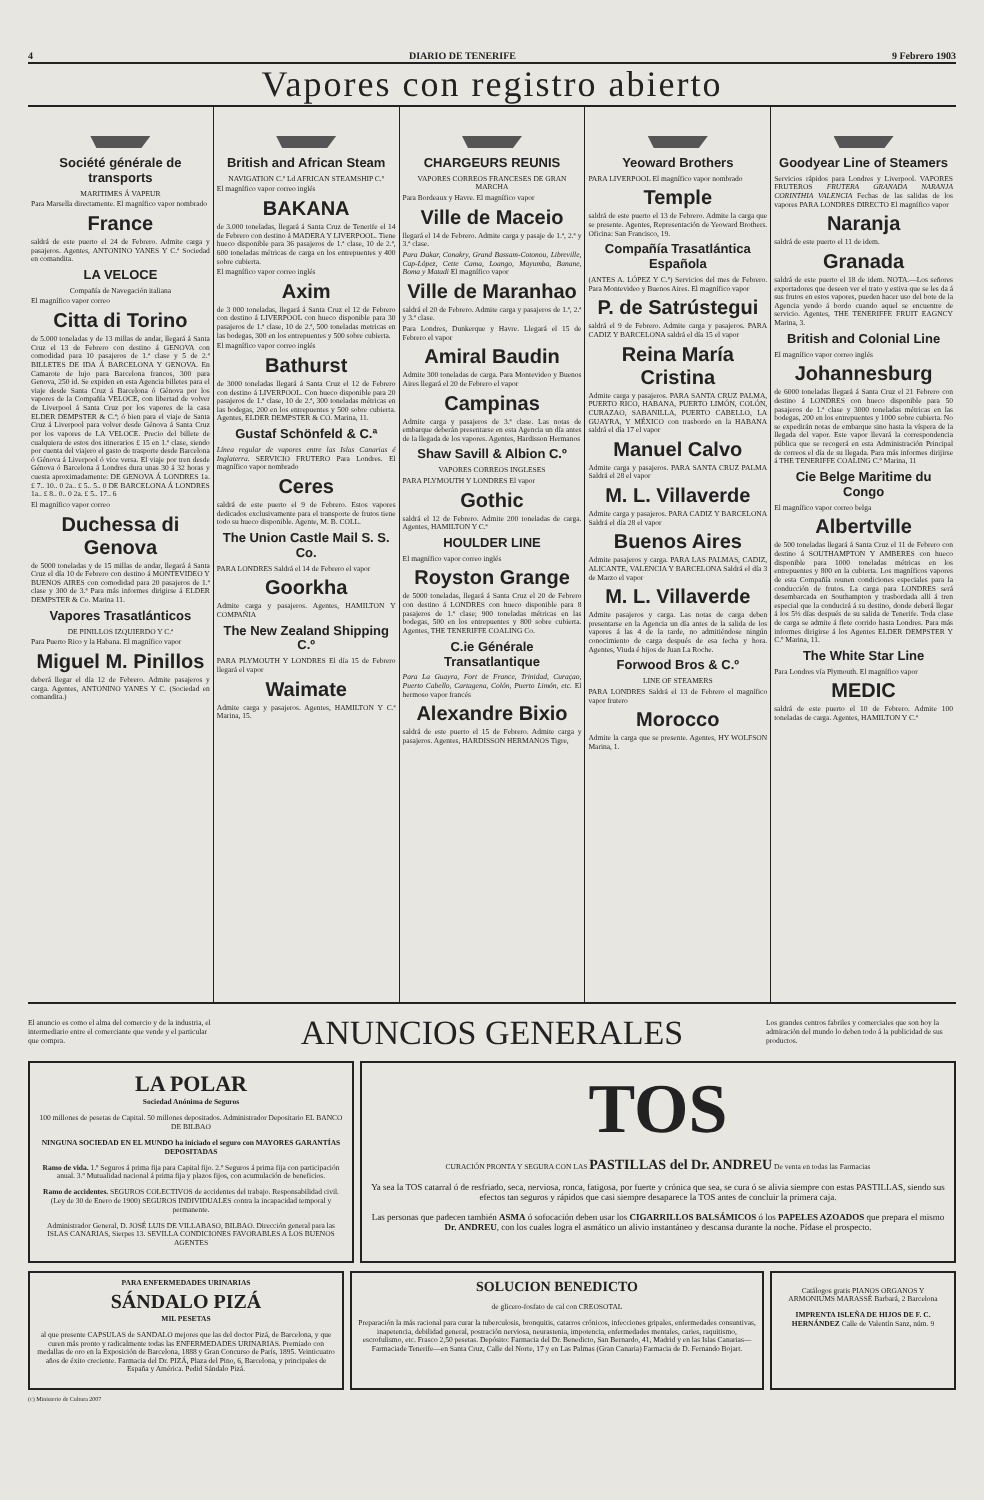4 DIARIO DE TENERIFE 9 Febrero 1903
Vapores con registro abierto
Société générale de transports
MARITIMES Á VAPEUR
Para Marsella directamente. El magnífico vapor nombrado
France
saldrá de este puerto el 24 de Febrero. Admite carga y pasajeros. Agentes, ANTONINO YANES Y C.ª Sociedad en comandita.
LA VELOCE
Compañía de Navegación italiana
El magnífico vapor correo
Citta di Torino
de 5.000 toneladas y de 13 millas de andar, llegará á Santa Cruz el 13 de Febrero con destino á GENOVA con comodidad para 10 pasajeros de 1.ª clase y 5 de 2.ª BILLETES DE IDA Á BARCELONA Y GENOVA. En Camarote de lujo para Barcelona francos, 300 para Genova, 250 id. Se expiden en esta Agencia billetes para el viaje desde Santa Cruz á Barcelona ó Génova por los vapores de la Compañía VELOCE, con libertad de volver de Liverpool á Santa Cruz por los vapores de la casa ELDER DEMPSTER & C.ª; ó bien para el viaje de Santa Cruz á Liverpool para volver desde Génova á Santa Cruz por los vapores de LA VELOCE. Precio del billete de cualquiera de estos dos itinerarios £ 15 en 1.ª clase, siendo por cuenta del viajero el gasto de trasporte desde Barcelona ó Génova á Liverpool ó vice versa. El viaje por tren desde Génova ó Barcelona á Londres dura unas 30 á 32 horas y cuesta aproximadamente: DE GENOVA Á LONDRES 1a. £ 7.. 10.. 0 2a.. £ 5.. 5.. 0 DE BARCELONA Á LONDRES 1a.. £ 8.. 0.. 0 2a. £ 5.. 17.. 6
El magnífico vapor correo
Duchessa di Genova
de 5000 toneladas y de 15 millas de andar, llegará á Santa Cruz el día 10 de Febrero con destino á MONTEVIDEO Y BUENOS AIRES con comodidad para 20 pasajeros de 1.ª clase y 300 de 3.ª Para más informes dirigirse á ELDER DEMPSTER & Co. Marina 11.
Vapores Trasatlánticos
DE PINILLOS IZQUIERDO Y C.ª
Para Puerto Rico y la Habana. El magnífico vapor
Miguel M. Pinillos
deberá llegar el día 12 de Febrero. Admite pasajeros y carga. Agentes, ANTONINO YANES Y C. (Sociedad en comandita.)
British and African Steam
NAVIGATION C.º Ld AFRICAN STEAMSHIP C.º
El magnífico vapor correo inglés
BAKANA
de 3.000 toneladas, llegará á Santa Cruz de Tenerife el 14 de Febrero con destino á MADERA Y LIVERPOOL. Tiene hueco disponible para 36 pasajeros de 1.ª clase, 10 de 2.ª, 600 toneladas métricas de carga en los entrepuentes y 400 sobre cubierta.
El magnífico vapor correo inglés
Axim
de 3 000 toneladas, llegará á Santa Cruz el 12 de Febrero con destino á LIVERPOOL con hueco disponible para 30 pasajeros de 1.ª clase, 10 de 2.ª, 500 toneladas metricas en las bodegas, 300 en los entrepuentes y 500 sobre cubierta.
El magnífico vapor correo inglés
Bathurst
de 3000 toneladas llegará á Santa Cruz el 12 de Febrero con destino á LIVERPOOL. Con hueco disponible para 20 pasajeros de 1.ª clase, 10 de 2.ª, 300 toneladas métricas en las bodegas, 200 en los entrepuentes y 500 sobre cubierta. Agentes, ELDER DEMPSTER & CO. Marina, 11.
Gustaf Schönfeld & C.ª
Línea regular de vapores entre las Islas Canarias é Inglaterra. SERVICIO FRUTERO Para Londres. El magnífico vapor nombrado
Ceres
saldrá de este puerto el 9 de Febrero. Estos vapores dedicados exclusivamente para el transporte de frutos tiene todo su hueco disponible. Agente, M. B. COLL.
The Union Castle Mail S. S. Co.
PARA LONDRES Saldrá el 14 de Febrero el vapor
Goorkha
Admite carga y pasajeros. Agentes, HAMILTON Y COMPAÑIA
The New Zealand Shipping C.º
PARA PLYMOUTH Y LONDRES El día 15 de Febrero llegará el vapor
Waimate
Admite carga y pasajeros. Agentes, HAMILTON Y C.ª Marina, 15.
CHARGEURS REUNIS
VAPORES CORREOS FRANCESES DE GRAN MARCHA
Para Bordeaux y Havre. El magnífico vapor
Ville de Maceio
llegará el 14 de Febrero. Admite carga y pasaje de 1.ª, 2.ª y 3.ª clase.
Para Dakar, Conakry, Grand Bassam-Cotonou, Libreville, Cap-López, Cette Cama, Loango, Mayumba, Banane, Boma y Matadi El magnífico vapor
Ville de Maranhao
saldrá el 20 de Febrero. Admite carga y pasajeros de 1.ª, 2.ª y 3.ª clase.
Para Londres, Dunkerque y Havre. Llegará el 15 de Febrero el vapor
Amiral Baudin
Admite 300 toneladas de carga. Para Montevideo y Buenos Aires llegará el 20 de Febrero el vapor
Campinas
Admite carga y pasajeros de 3.ª clase. Las notas de embarque deberán presentarse en esta Agencia un día antes de la llegada de los vapores. Agentes, Hardisson Hermanos
Shaw Savill & Albion C.º
VAPORES CORREOS INGLESES
PARA PLYMOUTH Y LONDRES El vapor
Gothic
saldrá el 12 de Febrero. Admite 200 toneladas de carga. Agentes, HAMILTON Y C.ª
HOULDER LINE
El magnífico vapor correo inglés
Royston Grange
de 5000 toneladas, llegará á Santa Cruz el 20 de Febrero con destino á LONDRES con hueco disponible para 8 pasajeros de 1.ª clase; 900 toneladas métricas en las bodegas, 500 en los entrepuentes y 800 sobre cubierta. Agentes, THE TENERIFFE COALING Co.
C.ie Générale Transatlantique
Para La Guayra, Fort de France, Trinidad, Curaçao, Puerto Cabello, Cartagena, Colón, Puerto Limón, etc. El hermoso vapor francés
Alexandre Bixio
saldrá de este puerto el 15 de Febrero. Admite carga y pasajeros. Agentes, HARDISSON HERMANOS Tigre,
Yeoward Brothers
PARA LIVERPOOL El magnífico vapor nombrado
Temple
saldrá de este puerto el 13 de Febrero. Admite la carga que se presente. Agentes, Representación de Yeoward Brothers. Oficina: San Francisco, 19.
Compañía Trasatlántica Española
(ANTES A. LÓPEZ Y C.º) Servicios del mes de Febrero. Para Montevideo y Buenos Aires. El magnífico vapor
P. de Satrústegui
saldrá el 9 de Febrero. Admite carga y pasajeros. PARA CADIZ Y BARCELONA saldrá el día 15 el vapor
Reina María Cristina
Admite carga y pasajeros. PARA SANTA CRUZ PALMA, PUERTO RICO, HABANA, PUERTO LIMÓN, COLÓN, CURAZAO, SABANILLA, PUERTO CABELLO, LA GUAYRA, Y MÉXICO con trasbordo en la HABANA saldrá el día 17 el vapor
Manuel Calvo
Admite carga y pasajeros. PARA SANTA CRUZ PALMA Saldrá el 28 el vapor
M. L. Villaverde
Admite carga y pasajeros. PARA CADIZ Y BARCELONA Saldrá el día 28 el vapor
Buenos Aires
Admite pasajeros y carga. PARA LAS PALMAS, CADIZ, ALICANTE, VALENCIA Y BARCELONA Saldrá el día 3 de Marzo el vapor
M. L. Villaverde
Admite pasajeros y carga. Las notas de carga deben presentarse en la Agencia un día antes de la salida de los vapores á las 4 de la tarde, no admitiéndose ningún conocimiento de carga después de esa fecha y hora. Agentes, Viuda é hijos de Juan La Roche.
Forwood Bros & C.º
LINE OF STEAMERS
PARA LONDRES Saldrá el 13 de Febrero el magnífico vapor frutero
Morocco
Admite la carga que se presente. Agentes, HY WOLFSON Marina, 1.
Goodyear Line of Steamers
Servicios rápidos para Londres y Liverpool. VAPORES FRUTEROS FRUTERA GRANADA NARANJA CORINTHIA VALENCIA Fechas de las salidas de los vapores PARA LONDRES DIRECTO El magnífico vapor
Naranja
saldrá de este puerto el 11 de idem.
Granada
saldrá de este puerto el 18 de idem. NOTA.—Los señores exportadores que deseen ver el trato y estiva que se les da á sus frutos en estos vapores, pueden hacer uso del bote de la Agencia yendo á bordo cuando aquel se encuentre de servicio. Agentes, THE TENERIFFE FRUIT EAGNCY Marina, 3.
British and Colonial Line
El magnífico vapor correo inglés
Johannesburg
de 6000 toneladas llegará á Santa Cruz el 21 Febrero con destino á LONDRES con hueco disponible para 50 pasajeros de 1.ª clase y 3000 toneladas métricas en las bodegas, 200 en los entrepuentes y 1000 sobre cubierta. No se expedirán notas de embarque sino hasta la víspera de la llegada del vapor. Este vapor llevará la correspondencia pública que se recogerá en esta Administración Principal de correos el día de su llegada. Para más informes dirijirse á THE TENERIFFE COALING C.º Marina, 11
Cie Belge Maritime du Congo
El magnífico vapor correo belga
Albertville
de 500 toneladas llegará á Santa Cruz el 11 de Febrero con destino á SOUTHAMPTON Y AMBERES con hueco disponible para 1000 toneladas métricas en los entrepuentes y 800 en la cubierta. Los magníficos vapores de esta Compañía reunen condiciones especiales para la conducción de frutos. La carga para LONDRES será desembarcada en Southampton y trasbordada allí á tren especial que la conducirá á su destino, donde deberá llegar á los 5½ días después de su salida de Tenerife. Toda clase de carga se admite á flete corrido hasta Londres. Para más informes dirigirse á los Agentes ELDER DEMPSTER Y C.º Marina, 11.
The White Star Line
Para Londres vía Plymouth. El magnífico vapor
MEDIC
saldrá de este puerto el 10 de Febrero. Admite 100 toneladas de carga. Agentes, HAMILTON Y C.ª
El anuncio es como el alma del comercio y de la industria, el intermediario entre el comerciante que vende y el particular que compra.
ANUNCIOS GENERALES
Los grandes centros fabriles y comerciales que son hoy la admiración del mundo lo deben todo á la publicidad de sus productos.
LA POLAR
Sociedad Anónima de Seguros
100 millones de pesetas de Capital. 50 millones depositados. Administrador Depositario EL BANCO DE BILBAO
NINGUNA SOCIEDAD EN EL MUNDO ha iniciado el seguro con MAYORES GARANTÍAS DEPOSITADAS
Ramo de vida. 1.º Seguros á prima fija para Capital fijo. 2.º Seguros á prima fija con participación anual. 3.º Mutualidad nacional á prima fija y plazos fijos, con acumulación de beneficios.
Ramo de accidentes. SEGUROS COLECTIVOS de accidentes del trabajo. Responsabilidad civil. (Ley de 30 de Enero de 1900) SEGUROS INDIVIDUALES contra la incapacidad temporal y permanente.
Administrador General, D. JOSÉ LUIS DE VILLABASO, BILBAO. Dirección general para las ISLAS CANARIAS, Sierpes 13. SEVILLA CONDICIONES FAVORABLES A LOS BUENOS AGENTES
TOS
CURACIÓN PRONTA Y SEGURA CON LAS PASTILLAS del Dr. ANDREU De venta en todas las Farmacias
Ya sea la TOS catarral ó de resfriado, seca, nerviosa, ronca, fatigosa, por fuerte y crónica que sea, se cura ó se alivia siempre con estas PASTILLAS, siendo sus efectos tan seguros y rápidos que casi siempre desaparece la TOS antes de concluir la primera caja.
Las personas que padecen también ASMA ó sofocación deben usar los CIGARRILLOS BALSÁMICOS ó los PAPELES AZOADOS que prepara el mismo Dr. ANDREU, con los cuales logra el asmático un alivio instantáneo y descansa durante la noche. Pídase el prospecto.
PARA ENFERMEDADES URINARIAS
SÁNDALO PIZÁ
MIL PESETAS
al que presente CAPSULAS de SANDALO mejores que las del doctor Pizá, de Barcelona, y que curen más pronto y radicalmente todas las ENFERMEDADES URINARIAS. Premiado con medallas de oro en la Exposición de Barcelona, 1888 y Gran Concurso de París, 1895. Veinticuatro años de éxito creciente. Farmacia del Dr. PIZÁ, Plaza del Pino, 6, Barcelona, y principales de España y América. Pedid Sándalo Pizá.
SOLUCION BENEDICTO
de glicero-fosfato de cal con CREOSOTAL
Preparación la más racional para curar la tuberculosis, bronquitis, catarros crónicos, infecciones gripales, enfermedades consuntivas, inapetencia, debilidad general, postración nerviosa, neurastenia, impotencia, enfermedades mentales, caries, raquitismo, escrofulismo, etc. Frasco 2,50 pesetas. Depósito: Farmacia del Dr. Benedicto, San Bernardo, 41, Madrid y en las Islas Canarias—Farmaciade Tenerife—en Santa Cruz, Calle del Norte, 17 y en Las Palmas (Gran Canaria) Farmacia de D. Fernando Bojart.
Catálogos gratis PIANOS ORGANOS Y ARMONIUMS MARASSÉ Barbará, 2 Barcelona
IMPRENTA ISLEÑA DE HIJOS DE F. C. HERNÁNDEZ Calle de Valentín Sanz, núm. 9
(c) Ministerio de Cultura 2007